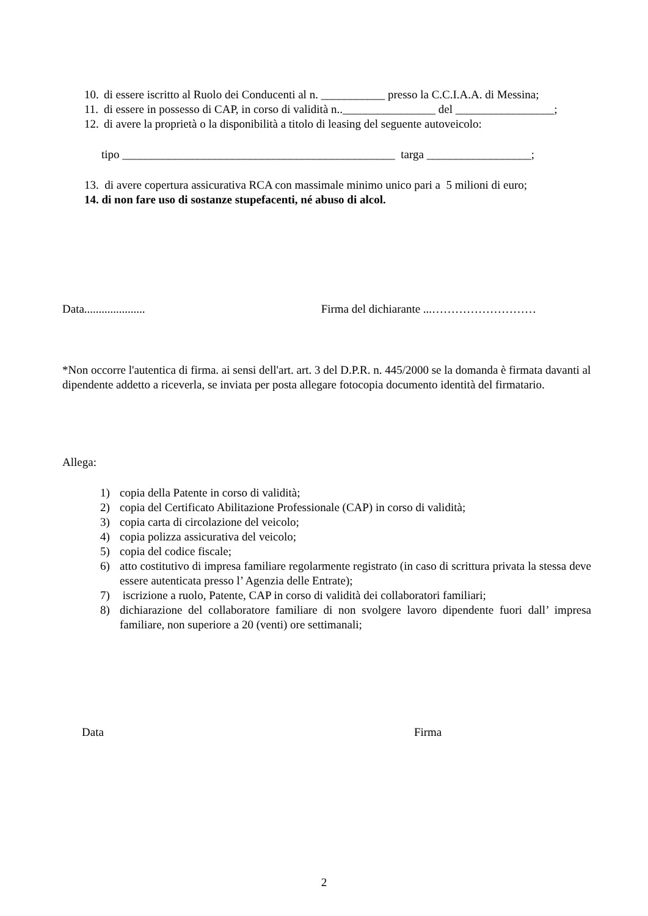10. di essere iscritto al Ruolo dei Conducenti al n. ___________ presso la C.C.I.A.A. di Messina;
11. di essere in possesso di CAP, in corso di validità n..________________ del _________________;
12. di avere la proprietà o la disponibilità a titolo di leasing del seguente autoveicolo:
tipo _______________________________________________ targa __________________;
13. di avere copertura assicurativa RCA con massimale minimo unico pari a 5 milioni di euro;
14. di non fare uso di sostanze stupefacenti, né abuso di alcol.
Data..................... Firma del dichiarante ...………………………
*Non occorre l'autentica di firma. ai sensi dell'art. art. 3 del D.P.R. n. 445/2000 se la domanda è firmata davanti al dipendente addetto a riceverla, se inviata per posta allegare fotocopia documento identità del firmatario.
Allega:
1) copia della Patente in corso di validità;
2) copia del Certificato Abilitazione Professionale (CAP) in corso di validità;
3) copia carta di circolazione del veicolo;
4) copia polizza assicurativa del veicolo;
5) copia del codice fiscale;
6) atto costitutivo di impresa familiare regolarmente registrato (in caso di scrittura privata la stessa deve essere autenticata presso l’ Agenzia delle Entrate);
7) iscrizione a ruolo, Patente, CAP in corso di validità dei collaboratori familiari;
8) dichiarazione del collaboratore familiare di non svolgere lavoro dipendente fuori dall’ impresa familiare, non superiore a 20 (venti) ore settimanali;
Data Firma
2